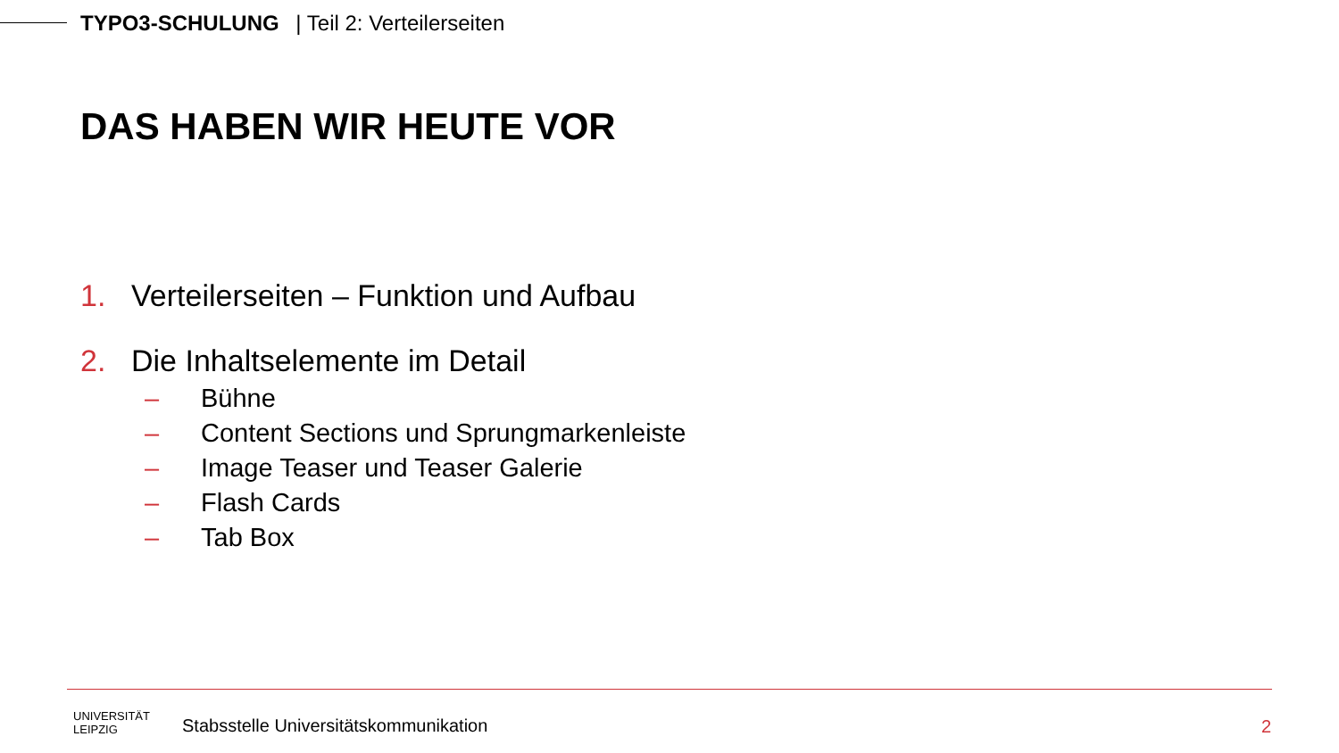TYPO3-SCHULUNG | Teil 2: Verteilerseiten
DAS HABEN WIR HEUTE VOR
1. Verteilerseiten – Funktion und Aufbau
2. Die Inhaltselemente im Detail
– Bühne
– Content Sections und Sprungmarkenleiste
– Image Teaser und Teaser Galerie
– Flash Cards
– Tab Box
UNIVERSITÄT
LEIPZIG
Stabsstelle Universitätskommunikation
2